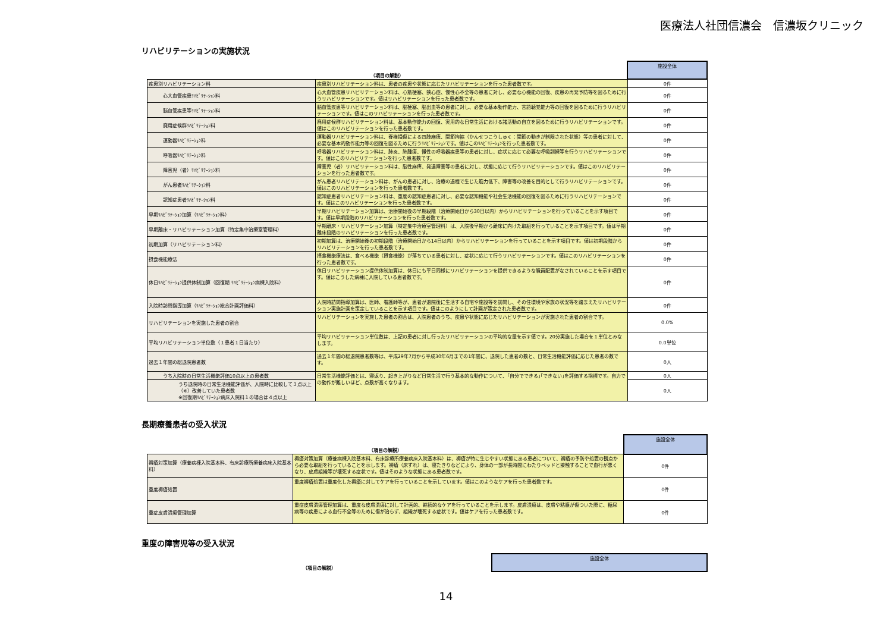医療法人社団信濃会　信濃坂クリニック
リハビリテーションの実施状況
| （項目の解説） | | 施設全体 |
| --- | --- | --- |
| 疾患別リハビリテーション料 | 疾患別リハビリテーション料は、患者の疾患や状態に応じたリハビリテーションを行った患者数です。 | 0件 |
| 心大血管疾患ﾘﾊﾋﾞﾘﾃｰｼｮﾝ料 | 心大血管疾患リハビリテーション料は、心筋梗塞、狭心症、慢性心不全等の患者に対し、必要な心機能の回復、疾患の再発予防等を図るために行うリハビリテーションです。値はリハビリテーションを行った患者数です。 | 0件 |
| 脳血管疾患等ﾘﾊﾋﾞﾘﾃｰｼｮﾝ料 | 脳血管疾患等リハビリテーション料は、脳梗塞、脳出血等の患者に対し、必要な基本動作能力、言語聴覚能力等の回復を図るために行うリハビリテーションです。値はこのリハビリテーションを行った患者数です。 | 0件 |
| 廃用症候群ﾘﾊﾋﾞﾘﾃｰｼｮﾝ料 | 廃用症候群リハビリテーション料は、基本動作能力の回復、実用的な日常生活における諸活動の自立を図るために行うリハビリテーションです。値はこのリハビリテーションを行った患者数です。 | 0件 |
| 運動器ﾘﾊﾋﾞﾘﾃｰｼｮﾝ料 | 運動器リハビリテーション料は、脊椎損傷による四肢麻痺、関節拘縮（かんせつこうしゅく：関節の動きが制限された状態）等の患者に対して、必要な基本的動作能力等の回復を図るために行うﾘﾊﾋﾞﾘﾃｰｼｮﾝです。値はこのﾘﾊﾋﾞﾘﾃｰｼｮﾝを行った患者数です。 | 0件 |
| 呼吸器ﾘﾊﾋﾞﾘﾃｰｼｮﾝ料 | 呼吸器リハビリテーション料は、肺炎、肺腫瘍、慢性の呼吸器疾患等の患者に対し、症状に応じて必要な呼吸訓練等を行うリハビリテーションです。値はこのリハビリテーションを行った患者数です。 | 0件 |
| 障害児（者）ﾘﾊﾋﾞﾘﾃｰｼｮﾝ料 | 障害児（者）リハビリテーション料は、脳性麻痺、発達障害等の患者に対し、状態に応じて行うリハビリテーションです。値はこのリハビリテーションを行った患者数です。 | 0件 |
| がん患者ﾘﾊﾋﾞﾘﾃｰｼｮﾝ料 | がん患者リハビリテーション料は、がんの患者に対し、治療の過程で生じた筋力低下、障害等の改善を目的として行うリハビリテーションです。値はこのリハビリテーションを行った患者数です。 | 0件 |
| 認知症患者ﾘﾊﾋﾞﾘﾃｰｼｮﾝ料 | 認知症患者リハビリテーション料は、重度の認知症患者に対し、必要な認知機能や社会生活機能の回復を図るために行うリハビリテーションです。値はこのリハビリテーションを行った患者数です。 | 0件 |
| 早期ﾘﾊﾋﾞﾘﾃｰｼｮﾝ加算（ﾘﾊﾋﾞﾘﾃｰｼｮﾝ料） | 早期リハビリテーション加算は、治療開始後の早期段階（治療開始日から30日以内）からリハビリテーションを行っていることを示す項目です。値は早期段階のリハビリテーションを行った患者数です。 | 0件 |
| 早期離床・リハビリテーション加算（特定集中治療室管理料） | 早期離床・リハビリテーション加算（特定集中治療室管理料）は、入院後早期から離床に向けた取組を行っていることを示す項目です。値は早期離床段階のリハビリテーションを行った患者数です。 | 0件 |
| 初期加算（リハビリテーション料） | 初期加算は、治療開始後の初期段階（治療開始日から14日以内）からリハビリテーションを行っていることを示す項目です。値は初期段階からリハビリテーションを行った患者数です。 | 0件 |
| 摂食機能療法 | 摂食機能療法は、食べる機能（摂食機能）が落ちている患者に対し、症状に応じて行うリハビリテーションです。値はこのリハビリテーションを行った患者数です。 | 0件 |
| 休日ﾘﾊﾋﾞﾘﾃｰｼｮﾝ提供体制加算（回復期 ﾘﾊﾋﾞﾘﾃｰｼｮﾝ病棟入院料） | 休日リハビリテーション提供体制加算は、休日にも平日同様にリハビリテーションを提供できるような職員配置がなされていることを示す項目です。値はこうした病棟に入院している患者数です。 | 0件 |
| 入院時訪問指導加算（ﾘﾊﾋﾞﾘﾃｰｼｮﾝ総合計画評価料） | 入院時訪問指導加算は、医師、看護師等が、患者が退院後に生活する自宅や施設等を訪問し、その住環境や家族の状況等を踏まえたリハビリテーション実施計画を策定していることを示す項目です。値はこのようにして計画が策定された患者数です。 | 0件 |
| リハビリテーションを実施した患者の割合 | リハビリテーションを実施した患者の割合は、入院患者のうち、疾患や状態に応じたリハビリテーションが実施された患者の割合です。 | 0.0% |
| 平均リハビリテーション単位数（１患者１日当たり） | 平均リハビリテーション単位数は、上記の患者に対し行ったリハビリテーションの平均的な量を示す値です。20分実施した場合を１単位とみなします。 | 0.0単位 |
| 過去１年間の総退院患者数 | 過去１年間の総退院患者数等は、平成29年7月から平成30年6月までの1年間に、退院した患者の数と、日常生活機能評価に応じた患者の数です。 | 0人 |
| うち入院時の日常生活機能評価10点以上の患者数 | 日常生活機能評価とは、寝返り、起き上がりなど日常生活で行う基本的な動作について、｢自分でできる｣｢できない｣を評価する指標です。自力での動作が難しいほど、点数が高くなります。 | 0人 |
| うち退院時の日常生活機能評価が、入院時に比較して３点以上（※）改善していた患者数 ※回復期ﾘﾊﾋﾞﾘﾃｰｼｮﾝ病床入院料１の場合は４点以上 | | 0人 |
長期療養患者の受入状況
| （項目の解説） | | 施設全体 |
| --- | --- | --- |
| 褥瘡対策加算（療養病棟入院基本料、有床診療所療養病床入院基本料） | 褥瘡対策加算（療養病棟入院基本料、有床診療所療養病床入院基本料）は、褥瘡が特に生じやすい状態にある患者について、褥瘡の予防や処置の観点から必要な取組を行っていることを示します。褥瘡（床ずれ）は、寝たきりなどにより、身体の一部が長時間にわたりベッドと接触することで血行が悪くなり、皮膚組織等が壊死する症状です。値はそのような状態にある患者数です。 | 0件 |
| 重度褥瘡処置 | 重度褥瘡処置は重度化した褥瘡に対してケアを行っていることを示しています。値はこのようなケアを行った患者数です。 | 0件 |
| 重症皮膚潰瘍管理加算 | 重症皮膚潰瘍管理加算は、重度な皮膚潰瘍に対して計画的、継続的なケアを行っていることを示します。皮膚潰瘍は、皮膚や粘膜が傷ついた際に、糖尿病等の疾患による血行不全等のために傷が治らず、組織が壊死する症状です。値はケアを行った患者数です。 | 0件 |
重度の障害児等の受入状況
| （項目の解説） | 施設全体 |
| --- | --- |
14